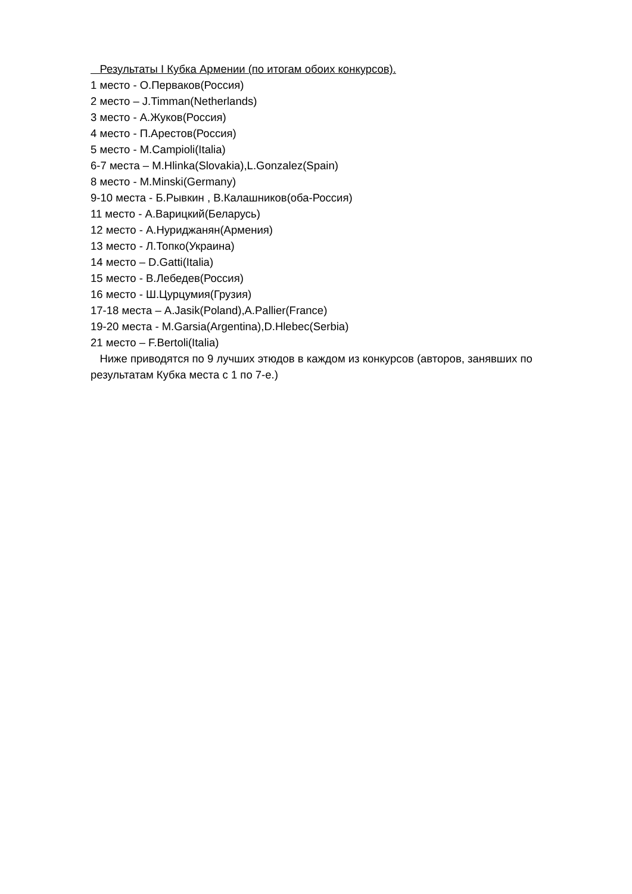Результаты I Кубка Армении (по итогам обоих конкурсов).
1 место - О.Перваков(Россия)
2 место – J.Timman(Netherlands)
3 место - А.Жуков(Россия)
4 место - П.Арестов(Россия)
5 место - M.Campioli(Italia)
6-7 места – M.Hlinka(Slovakia),L.Gonzalez(Spain)
8 место - M.Minski(Germany)
9-10 места - Б.Рывкин , В.Калашников(оба-Россия)
11 место - А.Варицкий(Беларусь)
12 место - А.Нуриджанян(Армения)
13 место - Л.Топко(Украина)
14 место – D.Gatti(Italia)
15 место - В.Лебедев(Россия)
16 место - Ш.Цурцумия(Грузия)
17-18 места – A.Jasik(Poland),A.Pallier(France)
19-20 места - M.Garsia(Argentina),D.Hlebec(Serbia)
21 место – F.Bertoli(Italia)
Ниже приводятся по 9 лучших этюдов в каждом из конкурсов (авторов, занявших по результатам Кубка места с 1 по 7-е.)